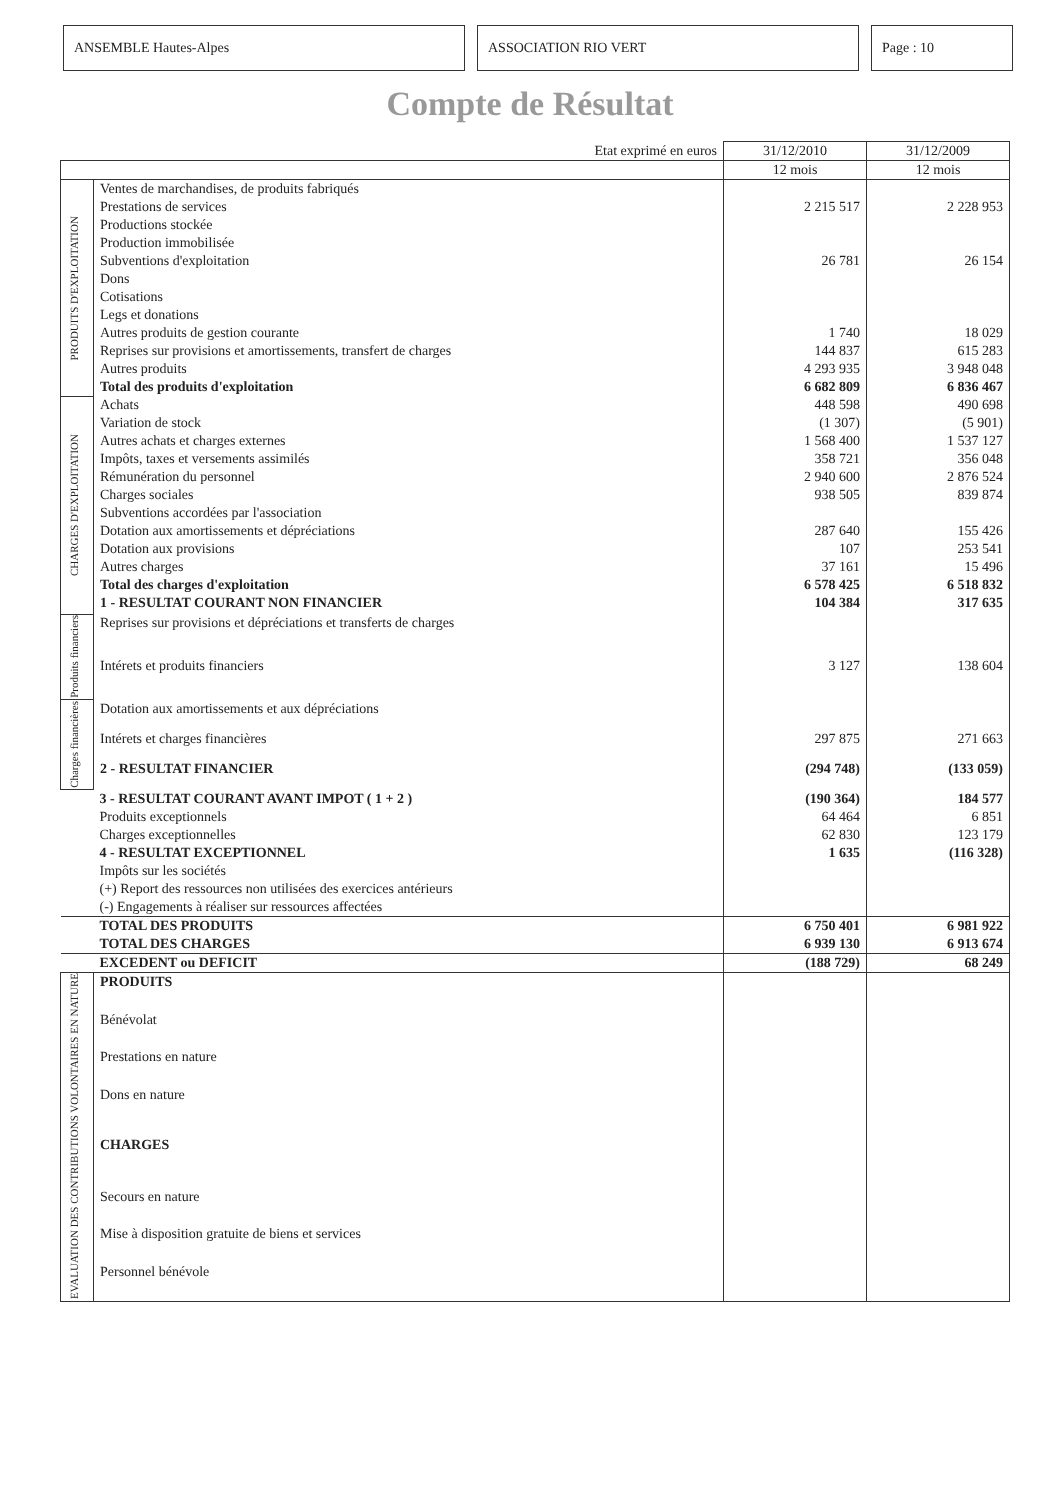ANSEMBLE Hautes-Alpes ASSOCIATION RIO VERT Page : 10
Compte de Résultat
| Etat exprimé en euros | | 31/12/2010 | 31/12/2009 |
| | | 12 mois | 12 mois |
| PRODUITS D'EXPLOITATION | Ventes de marchandises, de produits fabriqués | | |
| | Prestations de services | 2 215 517 | 2 228 953 |
| | Productions stockée | | |
| | Production immobilisée | | |
| | Subventions d'exploitation | 26 781 | 26 154 |
| | Dons | | |
| | Cotisations | | |
| | Legs et donations | | |
| | Autres produits de gestion courante | 1 740 | 18 029 |
| | Reprises sur provisions et amortissements, transfert de charges | 144 837 | 615 283 |
| | Autres produits | 4 293 935 | 3 948 048 |
| | Total des produits d'exploitation | 6 682 809 | 6 836 467 |
| CHARGES D'EXPLOITATION | Achats | 448 598 | 490 698 |
| | Variation de stock | (1 307) | (5 901) |
| | Autres achats et charges externes | 1 568 400 | 1 537 127 |
| | Impôts, taxes et versements assimilés | 358 721 | 356 048 |
| | Rémunération du personnel | 2 940 600 | 2 876 524 |
| | Charges sociales | 938 505 | 839 874 |
| | Subventions accordées par l'association | | |
| | Dotation aux amortissements et dépréciations | 287 640 | 155 426 |
| | Dotation aux provisions | 107 | 253 541 |
| | Autres charges | 37 161 | 15 496 |
| | Total des charges d'exploitation | 6 578 425 | 6 518 832 |
| | 1 - RESULTAT COURANT NON FINANCIER | 104 384 | 317 635 |
| Produits financiers | Reprises sur provisions et dépréciations et transferts de charges | | |
| | Intérets et produits financiers | 3 127 | 138 604 |
| Charges financières | Dotation aux amortissements et aux dépréciations | | |
| | Intérets et charges financières | 297 875 | 271 663 |
| | 2 - RESULTAT FINANCIER | (294 748) | (133 059) |
| | 3 - RESULTAT COURANT AVANT IMPOT ( 1 + 2 ) | (190 364) | 184 577 |
| | Produits exceptionnels | 64 464 | 6 851 |
| | Charges exceptionnelles | 62 830 | 123 179 |
| | 4 - RESULTAT EXCEPTIONNEL | 1 635 | (116 328) |
| | Impôts sur les sociétés | | |
| | (+) Report des ressources non utilisées des exercices antérieurs | | |
| | (-) Engagements à réaliser sur ressources affectées | | |
| | TOTAL DES PRODUITS | 6 750 401 | 6 981 922 |
| | TOTAL DES CHARGES | 6 939 130 | 6 913 674 |
| | EXCEDENT ou DEFICIT | (188 729) | 68 249 |
| EVALUATION DES CONTRIBUTIONS VOLONTAIRES EN NATURE | PRODUITS | | |
| | Bénévolat | | |
| | Prestations en nature | | |
| | Dons en nature | | |
| | CHARGES | | |
| | Secours en nature | | |
| | Mise à disposition gratuite de biens et services | | |
| | Personnel bénévole | | |